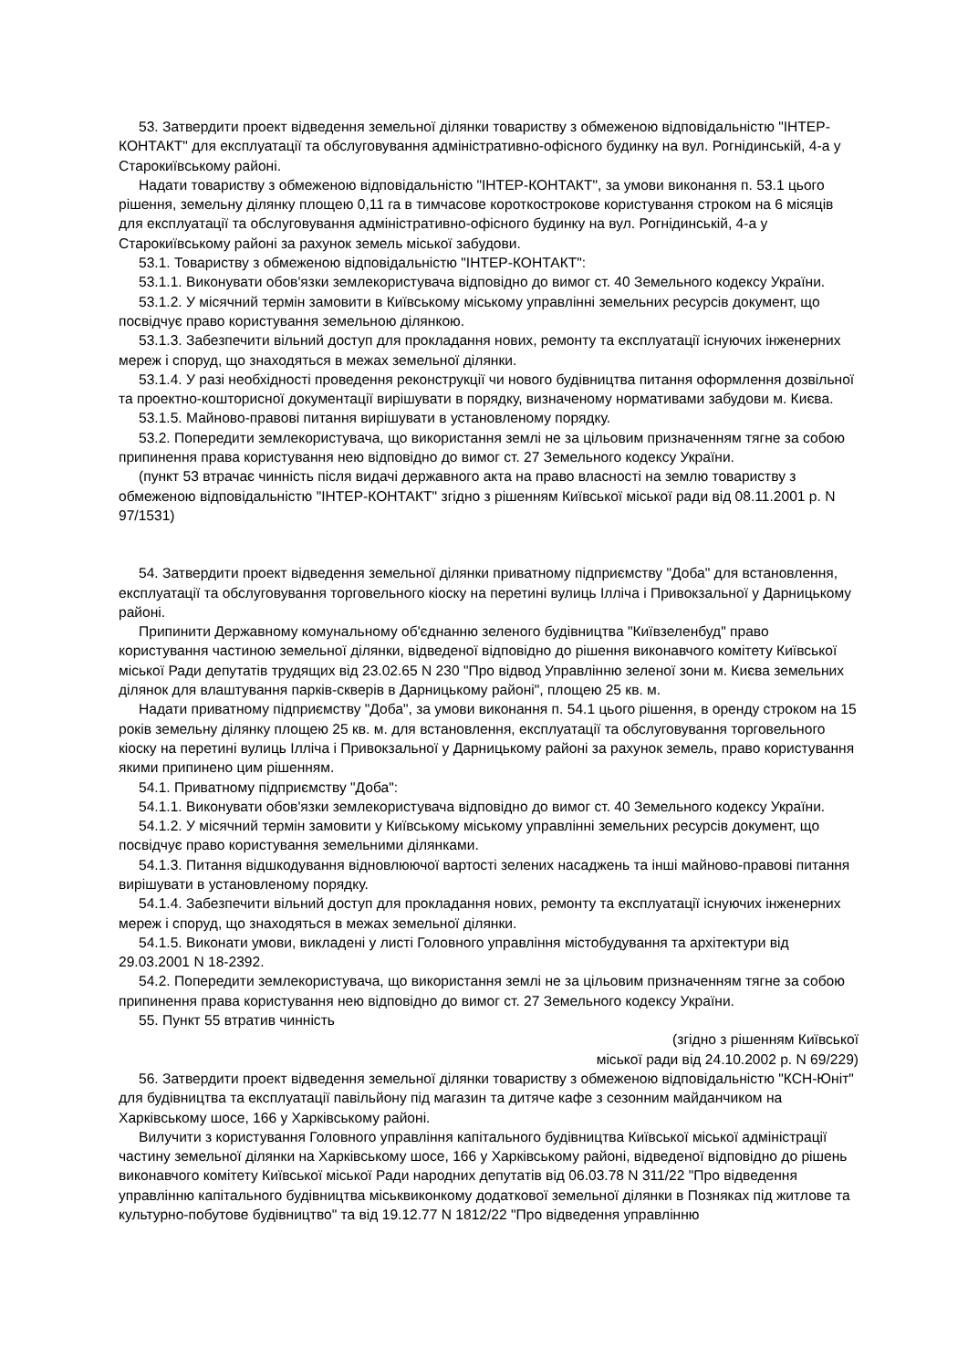53. Затвердити проект відведення земельної ділянки товариству з обмеженою відповідальністю "ІНТЕР-КОНТАКТ" для експлуатації та обслуговування адміністративно-офісного будинку на вул. Рогнідинській, 4-а у Старокиївському районі.
Надати товариству з обмеженою відповідальністю "ІНТЕР-КОНТАКТ", за умови виконання п. 53.1 цього рішення, земельну ділянку площею 0,11 га в тимчасове короткострокове користування строком на 6 місяців для експлуатації та обслуговування адміністративно-офісного будинку на вул. Рогнідинській, 4-а у Старокиївському районі за рахунок земель міської забудови.
53.1. Товариству з обмеженою відповідальністю "ІНТЕР-КОНТАКТ":
53.1.1. Виконувати обов'язки землекористувача відповідно до вимог ст. 40 Земельного кодексу України.
53.1.2. У місячний термін замовити в Київському міському управлінні земельних ресурсів документ, що посвідчує право користування земельною ділянкою.
53.1.3. Забезпечити вільний доступ для прокладання нових, ремонту та експлуатації існуючих інженерних мереж і споруд, що знаходяться в межах земельної ділянки.
53.1.4. У разі необхідності проведення реконструкції чи нового будівництва питання оформлення дозвільної та проектно-кошторисної документації вирішувати в порядку, визначеному нормативами забудови м. Києва.
53.1.5. Майново-правові питання вирішувати в установленому порядку.
53.2. Попередити землекористувача, що використання землі не за цільовим призначенням тягне за собою припинення права користування нею відповідно до вимог ст. 27 Земельного кодексу України.
(пункт 53 втрачає чинність після видачі державного акта на право власності на землю товариству з обмеженою відповідальністю "ІНТЕР-КОНТАКТ" згідно з рішенням Київської міської ради від 08.11.2001 р. N 97/1531)
54. Затвердити проект відведення земельної ділянки приватному підприємству "Доба" для встановлення, експлуатації та обслуговування торговельного кіоску на перетині вулиць Ілліча і Привокзальної у Дарницькому районі.
Припинити Державному комунальному об'єднанню зеленого будівництва "Київзеленбуд" право користування частиною земельної ділянки, відведеної відповідно до рішення виконавчого комітету Київської міської Ради депутатів трудящих від 23.02.65 N 230 "Про відвод Управлінню зеленої зони м. Києва земельних ділянок для влаштування парків-скверів в Дарницькому районі", площею 25 кв. м.
Надати приватному підприємству "Доба", за умови виконання п. 54.1 цього рішення, в оренду строком на 15 років земельну ділянку площею 25 кв. м. для встановлення, експлуатації та обслуговування торговельного кіоску на перетині вулиць Ілліча і Привокзальної у Дарницькому районі за рахунок земель, право користування якими припинено цим рішенням.
54.1. Приватному підприємству "Доба":
54.1.1. Виконувати обов'язки землекористувача відповідно до вимог ст. 40 Земельного кодексу України.
54.1.2. У місячний термін замовити у Київському міському управлінні земельних ресурсів документ, що посвідчує право користування земельними ділянками.
54.1.3. Питання відшкодування відновлюючої вартості зелених насаджень та інші майново-правові питання вирішувати в установленому порядку.
54.1.4. Забезпечити вільний доступ для прокладання нових, ремонту та експлуатації існуючих інженерних мереж і споруд, що знаходяться в межах земельної ділянки.
54.1.5. Виконати умови, викладені у листі Головного управління містобудування та архітектури від 29.03.2001 N 18-2392.
54.2. Попередити землекористувача, що використання землі не за цільовим призначенням тягне за собою припинення права користування нею відповідно до вимог ст. 27 Земельного кодексу України.
55. Пункт 55 втратив чинність
(згідно з рішенням Київської
міської ради від 24.10.2002 р. N 69/229)
56. Затвердити проект відведення земельної ділянки товариству з обмеженою відповідальністю "КСН-Юніт" для будівництва та експлуатації павільйону під магазин та дитяче кафе з сезонним майданчиком на Харківському шосе, 166 у Харківському районі.
Вилучити з користування Головного управління капітального будівництва Київської міської адміністрації частину земельної ділянки на Харківському шосе, 166 у Харківському районі, відведеної відповідно до рішень виконавчого комітету Київської міської Ради народних депутатів від 06.03.78 N 311/22 "Про відведення управлінню капітального будівництва міськвиконкому додаткової земельної ділянки в Позняках під житлове та культурно-побутове будівництво" та від 19.12.77 N 1812/22 "Про відведення управлінню